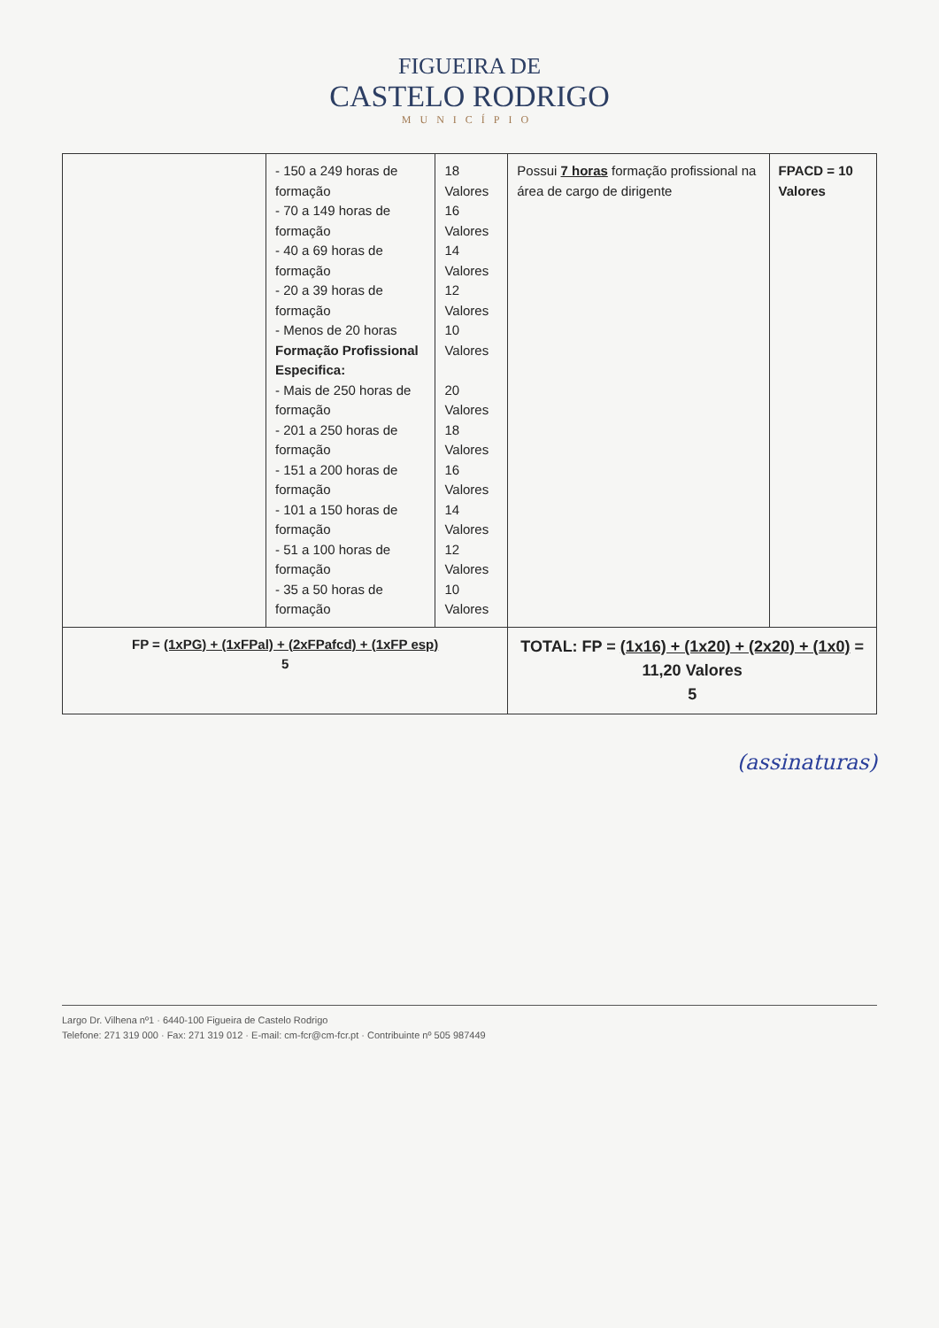FIGUEIRA DE
CASTELO RODRIGO
MUNICÍPIO
| | - 150 a 249 horas de formação - 70 a 149 horas de formação - 40 a 69 horas de formação - 20 a 39 horas de formação - Menos de 20 horas Formação Profissional Especifica: - Mais de 250 horas de formação - 201 a 250 horas de formação - 151 a 200 horas de formação - 101 a 150 horas de formação - 51 a 100 horas de formação - 35 a 50 horas de formação | 18 Valores 16 Valores 14 Valores 12 Valores 10 Valores 20 Valores 18 Valores 16 Valores 14 Valores 12 Valores 10 Valores | Possui 7 horas formação profissional na área de cargo de dirigente | FPACD = 10 Valores |
| FP = (1xPG) + (1xFPal) + (2xFPafcd) + (1xFP esp) 5 | | | TOTAL: FP = (1x16) + (1x20) + (2x20) + (1x0) = 11,20 Valores 5 | |
(assinaturas)
Largo Dr. Vilhena nº1 · 6440-100 Figueira de Castelo Rodrigo
Telefone: 271 319 000 · Fax: 271 319 012 · E-mail: cm-fcr@cm-fcr.pt · Contribuinte nº 505 987449